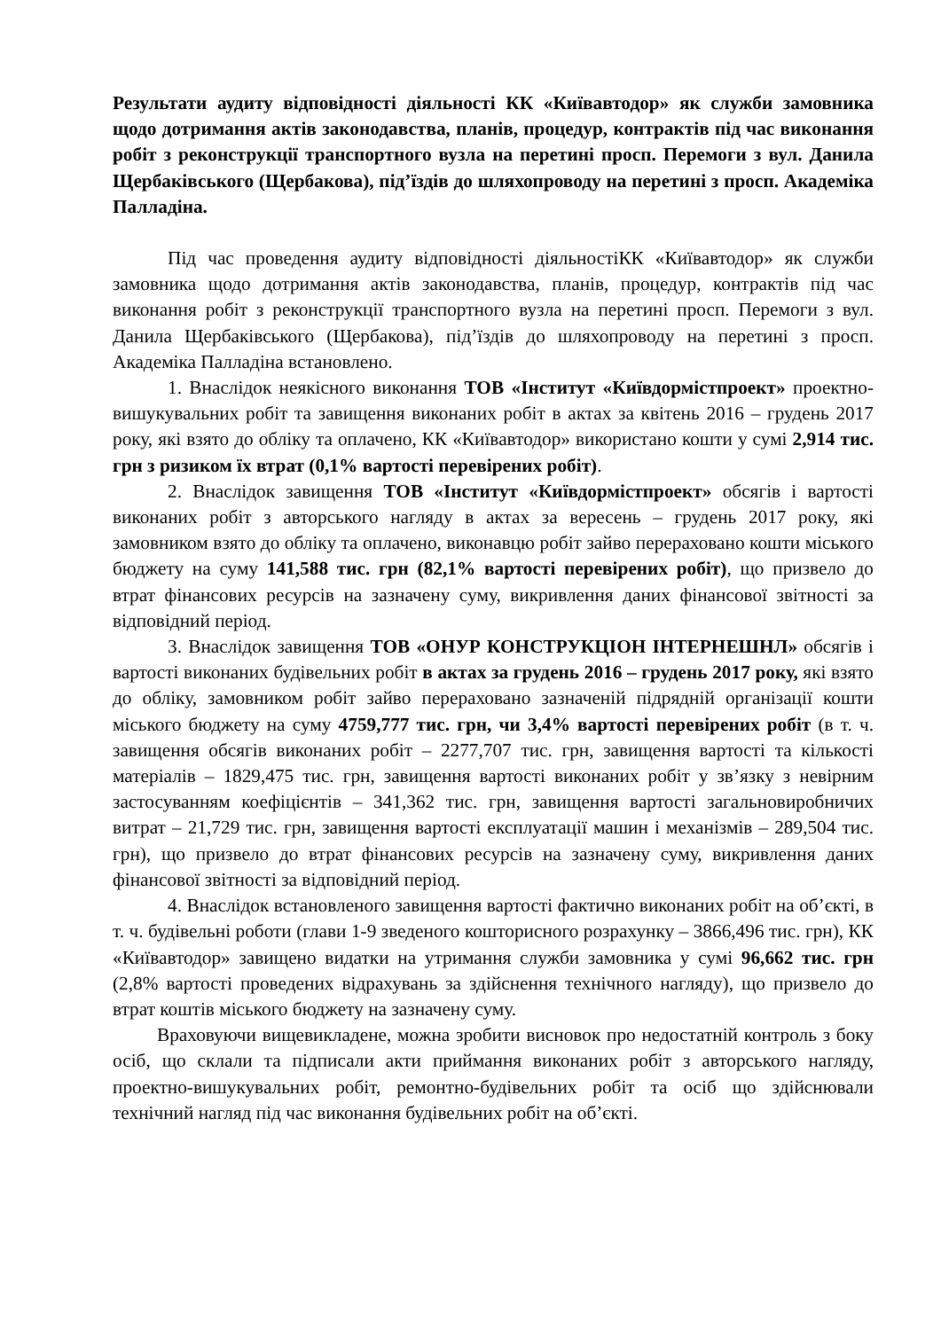Результати аудиту відповідності діяльності КК «Київавтодор» як служби замовника щодо дотримання актів законодавства, планів, процедур, контрактів під час виконання робіт з реконструкції транспортного вузла на перетині просп. Перемоги з вул. Данила Щербаківського (Щербакова), під’їздів до шляхопроводу на перетині з просп. Академіка Палладіна.
Під час проведення аудиту відповідності діяльностіКК «Київавтодор» як служби замовника щодо дотримання актів законодавства, планів, процедур, контрактів під час виконання робіт з реконструкції транспортного вузла на перетині просп. Перемоги з вул. Данила Щербаківського (Щербакова), під’їздів до шляхопроводу на перетині з просп. Академіка Палладіна встановлено.
1. Внаслідок неякісного виконання ТОВ «Інститут «Київдормістпроект» проектно-вишукувальних робіт та завищення виконаних робіт в актах за квітень 2016 – грудень 2017 року, які взято до обліку та оплачено, КК «Київавтодор» використано кошти у сумі 2,914 тис. грн з ризиком їх втрат (0,1% вартості перевірених робіт).
2. Внаслідок завищення ТОВ «Інститут «Київдормістпроект» обсягів і вартості виконаних робіт з авторського нагляду в актах за вересень – грудень 2017 року, які замовником взято до обліку та оплачено, виконавцю робіт зайво перераховано кошти міського бюджету на суму 141,588 тис. грн (82,1% вартості перевірених робіт), що призвело до втрат фінансових ресурсів на зазначену суму, викривлення даних фінансової звітності за відповідний період.
3. Внаслідок завищення ТОВ «ОНУР КОНСТРУКЦІОН ІНТЕРНЕШНЛ» обсягів і вартості виконаних будівельних робіт в актах за грудень 2016 – грудень 2017 року, які взято до обліку, замовником робіт зайво перераховано зазначеній підрядній організації кошти міського бюджету на суму 4759,777 тис. грн, чи 3,4% вартості перевірених робіт (в т. ч. завищення обсягів виконаних робіт – 2277,707 тис. грн, завищення вартості та кількості матеріалів – 1829,475 тис. грн, завищення вартості виконаних робіт у зв’язку з невірним застосуванням коефіцієнтів – 341,362 тис. грн, завищення вартості загальновиробничих витрат – 21,729 тис. грн, завищення вартості експлуатації машин і механізмів – 289,504 тис. грн), що призвело до втрат фінансових ресурсів на зазначену суму, викривлення даних фінансової звітності за відповідний період.
4. Внаслідок встановленого завищення вартості фактично виконаних робіт на об’єкті, в т. ч. будівельні роботи (глави 1-9 зведеного кошторисного розрахунку – 3866,496 тис. грн), КК «Київавтодор» завищено видатки на утримання служби замовника у сумі 96,662 тис. грн (2,8% вартості проведених відрахувань за здійснення технічного нагляду), що призвело до втрат коштів міського бюджету на зазначену суму.
Враховуючи вищевикладене, можна зробити висновок про недостатній контроль з боку осіб, що склали та підписали акти приймання виконаних робіт з авторського нагляду, проектно-вишукувальних робіт, ремонтно-будівельних робіт та осіб що здійснювали технічний нагляд під час виконання будівельних робіт на об’єкті.